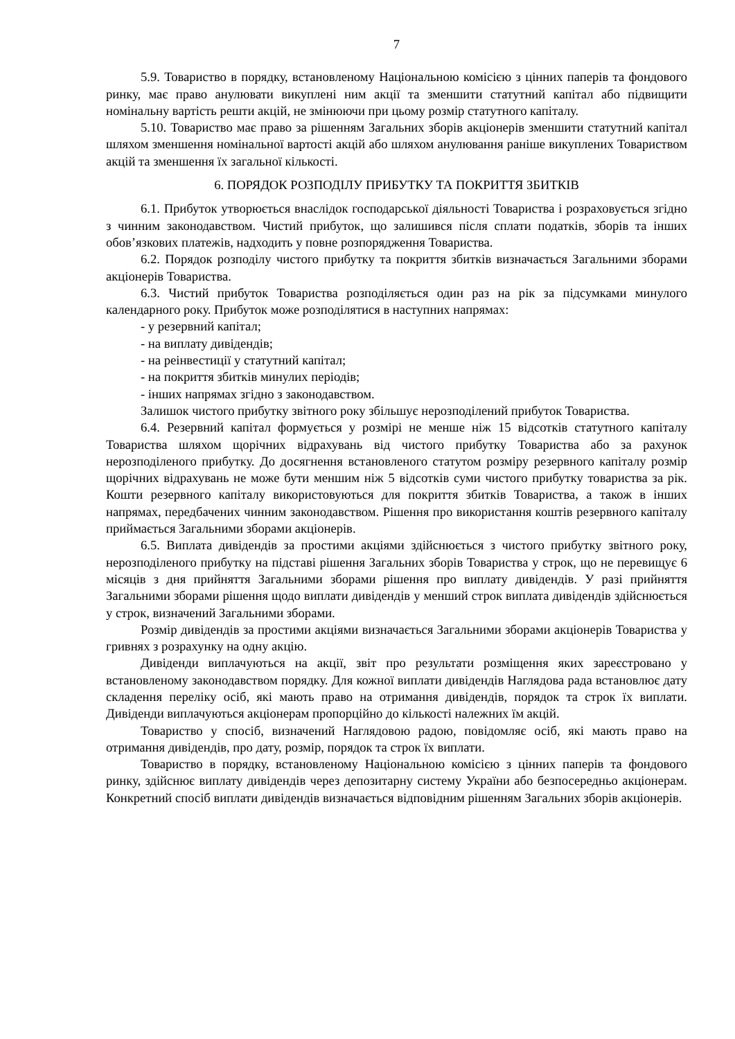7
5.9. Товариство в порядку, встановленому Національною комісією з цінних паперів та фондового ринку, має право анулювати викуплені ним акції та зменшити статутний капітал або підвищити номінальну вартість решти акцій, не змінюючи при цьому розмір статутного капіталу.
5.10. Товариство має право за рішенням Загальних зборів акціонерів зменшити статутний капітал шляхом зменшення номінальної вартості акцій або шляхом анулювання раніше викуплених Товариством акцій та зменшення їх загальної кількості.
6. ПОРЯДОК РОЗПОДІЛУ ПРИБУТКУ ТА ПОКРИТТЯ ЗБИТКІВ
6.1. Прибуток утворюється внаслідок господарської діяльності Товариства і розраховується згідно з чинним законодавством. Чистий прибуток, що залишився після сплати податків, зборів та інших обов’язкових платежів, надходить у повне розпорядження Товариства.
6.2. Порядок розподілу чистого прибутку та покриття збитків визначається Загальними зборами акціонерів Товариства.
6.3. Чистий прибуток Товариства розподіляється один раз на рік за підсумками минулого календарного року. Прибуток може розподілятися в наступних напрямах:
- у резервний капітал;
- на виплату дивідендів;
- на реінвестиції у статутний капітал;
- на покриття збитків минулих періодів;
- інших напрямах згідно з законодавством.
Залишок чистого прибутку звітного року збільшує нерозподілений прибуток Товариства.
6.4. Резервний капітал формується у розмірі не менше ніж 15 відсотків статутного капіталу Товариства шляхом щорічних відрахувань від чистого прибутку Товариства або за рахунок нерозподіленого прибутку. До досягнення встановленого статутом розміру резервного капіталу розмір щорічних відрахувань не може бути меншим ніж 5 відсотків суми чистого прибутку товариства за рік. Кошти резервного капіталу використовуються для покриття збитків Товариства, а також в інших напрямах, передбачених чинним законодавством. Рішення про використання коштів резервного капіталу приймається Загальними зборами акціонерів.
6.5. Виплата дивідендів за простими акціями здійснюється з чистого прибутку звітного року, нерозподіленого прибутку на підставі рішення Загальних зборів Товариства у строк, що не перевищує 6 місяців з дня прийняття Загальними зборами рішення про виплату дивідендів. У разі прийняття Загальними зборами рішення щодо виплати дивідендів у менший строк виплата дивідендів здійснюється у строк, визначений Загальними зборами.
Розмір дивідендів за простими акціями визначається Загальними зборами акціонерів Товариства у гривнях з розрахунку на одну акцію.
Дивіденди виплачуються на акції, звіт про результати розміщення яких зареєстровано у встановленому законодавством порядку. Для кожної виплати дивідендів Наглядова рада встановлює дату складення переліку осіб, які мають право на отримання дивідендів, порядок та строк їх виплати. Дивіденди виплачуються акціонерам пропорційно до кількості належних їм акцій.
Товариство у спосіб, визначений Наглядовою радою, повідомляє осіб, які мають право на отримання дивідендів, про дату, розмір, порядок та строк їх виплати.
Товариство в порядку, встановленому Національною комісією з цінних паперів та фондового ринку, здійснює виплату дивідендів через депозитарну систему України або безпосередньо акціонерам. Конкретний спосіб виплати дивідендів визначається відповідним рішенням Загальних зборів акціонерів.